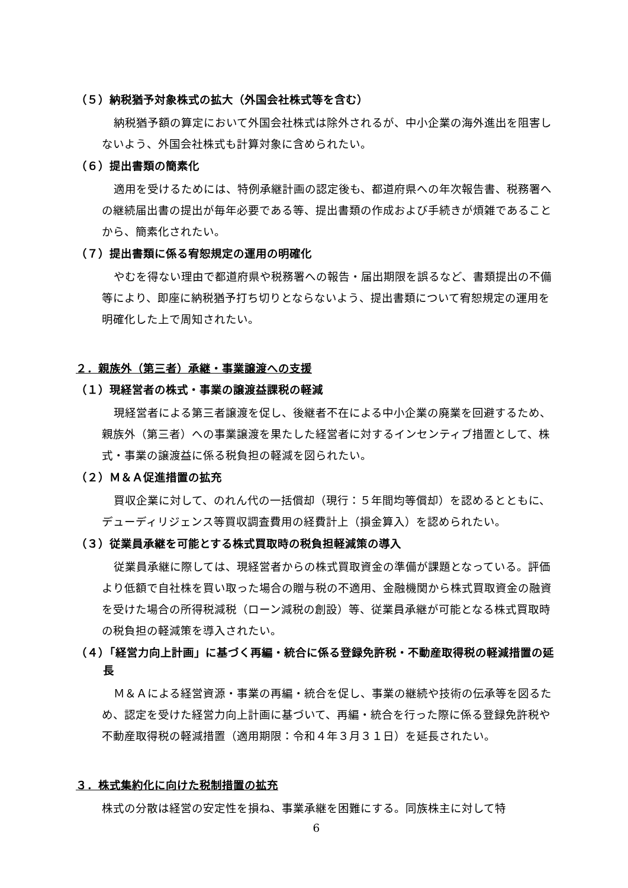（５）納税猶予対象株式の拡大（外国会社株式等を含む）
納税猶予額の算定において外国会社株式は除外されるが、中小企業の海外進出を阻害しないよう、外国会社株式も計算対象に含められたい。
（６）提出書類の簡素化
適用を受けるためには、特例承継計画の認定後も、都道府県への年次報告書、税務署への継続届出書の提出が毎年必要である等、提出書類の作成および手続きが煩雑であることから、簡素化されたい。
（７）提出書類に係る宥恕規定の運用の明確化
やむを得ない理由で都道府県や税務署への報告・届出期限を誤るなど、書類提出の不備等により、即座に納税猶予打ち切りとならないよう、提出書類について宥恕規定の運用を明確化した上で周知されたい。
２．親族外（第三者）承継・事業譲渡への支援
（１）現経営者の株式・事業の譲渡益課税の軽減
現経営者による第三者譲渡を促し、後継者不在による中小企業の廃業を回避するため、親族外（第三者）への事業譲渡を果たした経営者に対するインセンティブ措置として、株式・事業の譲渡益に係る税負担の軽減を図られたい。
（２）Ｍ＆Ａ促進措置の拡充
買収企業に対して、のれん代の一括償却（現行：５年間均等償却）を認めるとともに、デューディリジェンス等買収調査費用の経費計上（損金算入）を認められたい。
（３）従業員承継を可能とする株式買取時の税負担軽減策の導入
従業員承継に際しては、現経営者からの株式買取資金の準備が課題となっている。評価より低額で自社株を買い取った場合の贈与税の不適用、金融機関から株式買取資金の融資を受けた場合の所得税減税（ローン減税の創設）等、従業員承継が可能となる株式買取時の税負担の軽減策を導入されたい。
（４）「経営力向上計画」に基づく再編・統合に係る登録免許税・不動産取得税の軽減措置の延長
Ｍ＆Ａによる経営資源・事業の再編・統合を促し、事業の継続や技術の伝承等を図るため、認定を受けた経営力向上計画に基づいて、再編・統合を行った際に係る登録免許税や不動産取得税の軽減措置（適用期限：令和４年３月３１日）を延長されたい。
３．株式集約化に向けた税制措置の拡充
株式の分散は経営の安定性を損ね、事業承継を困難にする。同族株主に対して特
6